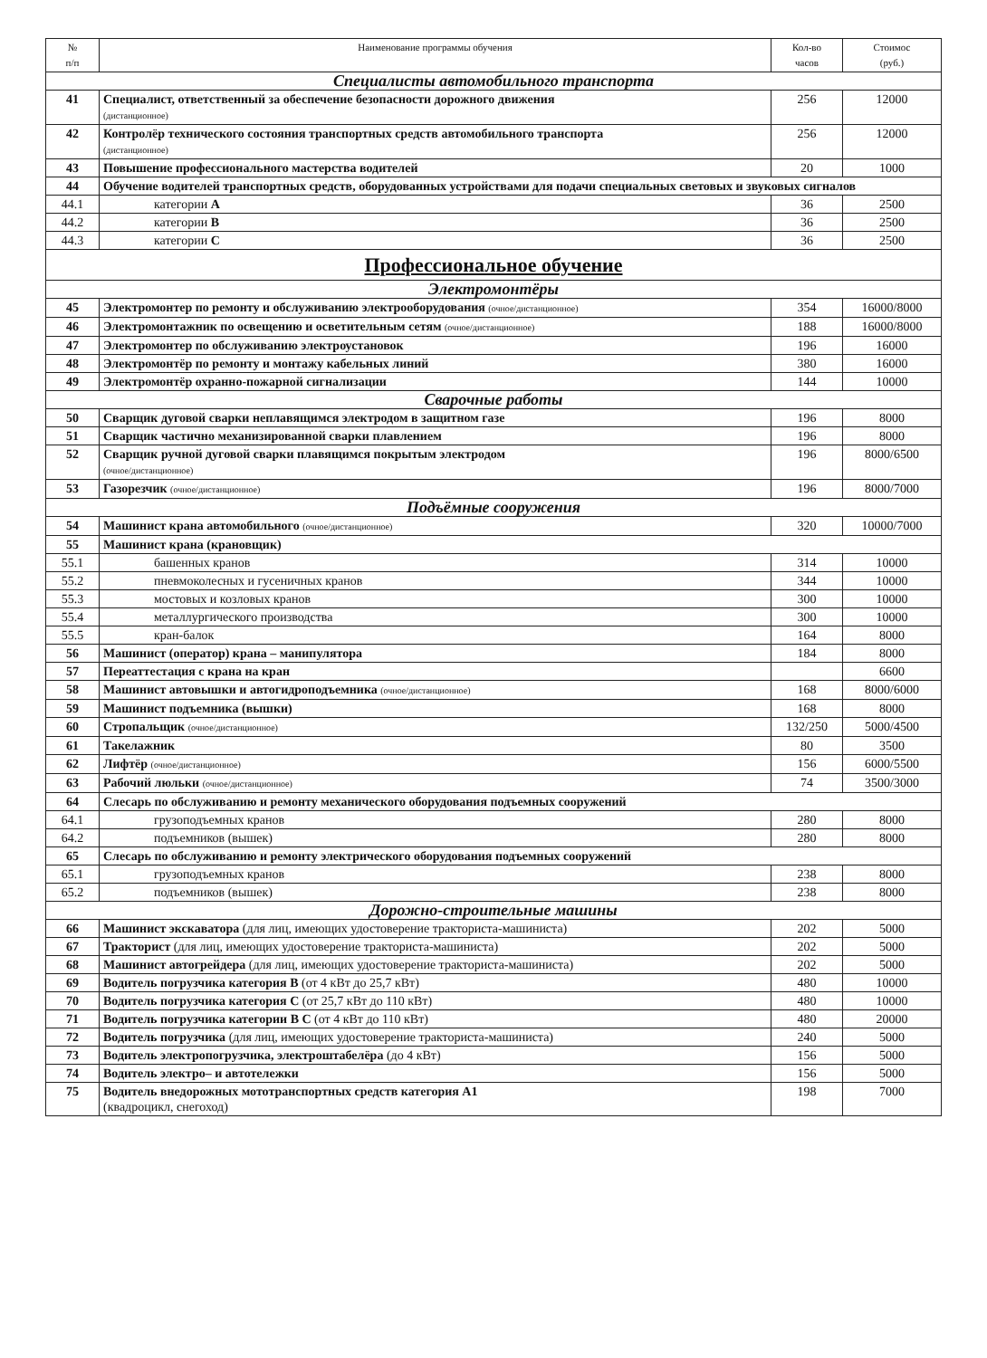| № п/п | Наименование программы обучения | Кол-во часов | Стоимос (руб.) |
| --- | --- | --- | --- |
| Специалисты автомобильного транспорта | | | |
| 41 | Специалист, ответственный за обеспечение безопасности дорожного движения (дистанционное) | 256 | 12000 |
| 42 | Контролёр технического состояния транспортных средств автомобильного транспорта (дистанционное) | 256 | 12000 |
| 43 | Повышение профессионального мастерства водителей | 20 | 1000 |
| 44 | Обучение водителей транспортных средств, оборудованных устройствами для подачи специальных световых и звуковых сигналов | | |
| 44.1 | категории А | 36 | 2500 |
| 44.2 | категории В | 36 | 2500 |
| 44.3 | категории С | 36 | 2500 |
| Профессиональное обучение | | | |
| Электромонтёры | | | |
| 45 | Электромонтер по ремонту и обслуживанию электрооборудования (очное/дистанционное) | 354 | 16000/8000 |
| 46 | Электромонтажник по освещению и осветительным сетям (очное/дистанционное) | 188 | 16000/8000 |
| 47 | Электромонтер по обслуживанию электроустановок | 196 | 16000 |
| 48 | Электромонтёр по ремонту и монтажу кабельных линий | 380 | 16000 |
| 49 | Электромонтёр охранно-пожарной сигнализации | 144 | 10000 |
| Сварочные работы | | | |
| 50 | Сварщик дуговой сварки неплавящимся электродом в защитном газе | 196 | 8000 |
| 51 | Сварщик частично механизированной сварки плавлением | 196 | 8000 |
| 52 | Сварщик ручной дуговой сварки плавящимся покрытым электродом (очное/дистанционное) | 196 | 8000/6500 |
| 53 | Газорезчик (очное/дистанционное) | 196 | 8000/7000 |
| Подъёмные сооружения | | | |
| 54 | Машинист крана автомобильного (очное/дистанционное) | 320 | 10000/7000 |
| 55 | Машинист крана (крановщик) | | |
| 55.1 | башенных кранов | 314 | 10000 |
| 55.2 | пневмоколесных и гусеничных кранов | 344 | 10000 |
| 55.3 | мостовых и козловых кранов | 300 | 10000 |
| 55.4 | металлургического производства | 300 | 10000 |
| 55.5 | кран-балок | 164 | 8000 |
| 56 | Машинист (оператор) крана – манипулятора | 184 | 8000 |
| 57 | Переаттестация с крана на кран | | 6600 |
| 58 | Машинист автовышки и автогидроподъемника (очное/дистанционное) | 168 | 8000/6000 |
| 59 | Машинист подъемника (вышки) | 168 | 8000 |
| 60 | Стропальщик (очное/дистанционное) | 132/250 | 5000/4500 |
| 61 | Такелажник | 80 | 3500 |
| 62 | Лифтёр (очное/дистанционное) | 156 | 6000/5500 |
| 63 | Рабочий люльки (очное/дистанционное) | 74 | 3500/3000 |
| 64 | Слесарь по обслуживанию и ремонту механического оборудования подъемных сооружений | | |
| 64.1 | грузоподъемных кранов | 280 | 8000 |
| 64.2 | подъемников (вышек) | 280 | 8000 |
| 65 | Слесарь по обслуживанию и ремонту электрического оборудования подъемных сооружений | | |
| 65.1 | грузоподъемных кранов | 238 | 8000 |
| 65.2 | подъемников (вышек) | 238 | 8000 |
| Дорожно-строительные машины | | | |
| 66 | Машинист экскаватора (для лиц, имеющих удостоверение тракториста-машиниста) | 202 | 5000 |
| 67 | Тракторист (для лиц, имеющих удостоверение тракториста-машиниста) | 202 | 5000 |
| 68 | Машинист автогрейдера (для лиц, имеющих удостоверение тракториста-машиниста) | 202 | 5000 |
| 69 | Водитель погрузчика категория В (от 4 кВт до 25,7 кВт) | 480 | 10000 |
| 70 | Водитель погрузчика категория С (от 25,7 кВт до 110 кВт) | 480 | 10000 |
| 71 | Водитель погрузчика категории В С (от 4 кВт до 110 кВт) | 480 | 20000 |
| 72 | Водитель погрузчика (для лиц, имеющих удостоверение тракториста-машиниста) | 240 | 5000 |
| 73 | Водитель электропогрузчика, электроштабелёра (до 4 кВт) | 156 | 5000 |
| 74 | Водитель электро– и автотележки | 156 | 5000 |
| 75 | Водитель внедорожных мототранспортных средств категория А1 (квадроцикл, снегоход) | 198 | 7000 |